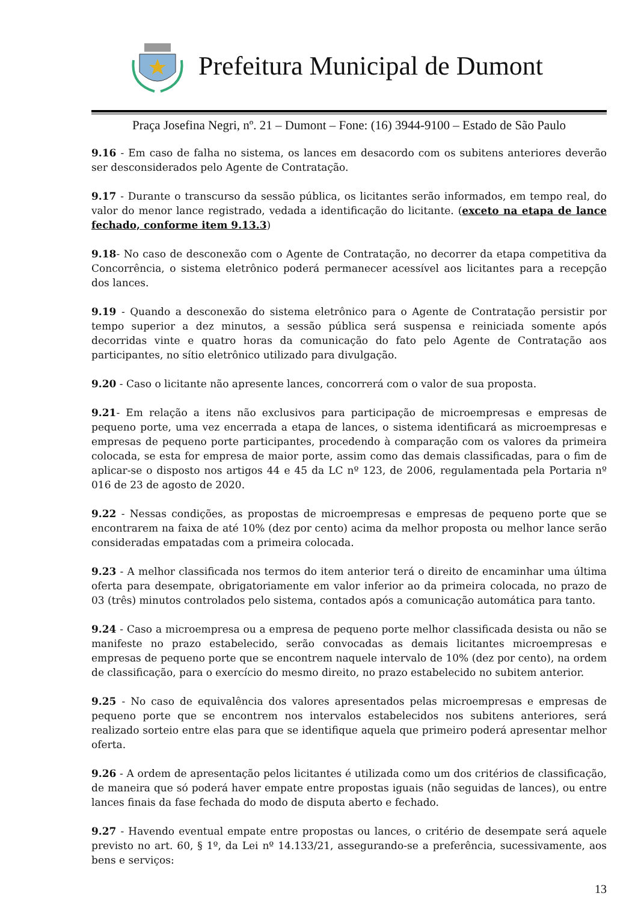Prefeitura Municipal de Dumont
Praça Josefina Negri, nº. 21 – Dumont – Fone: (16) 3944-9100 – Estado de São Paulo
9.16 - Em caso de falha no sistema, os lances em desacordo com os subitens anteriores deverão ser desconsiderados pelo Agente de Contratação.
9.17 - Durante o transcurso da sessão pública, os licitantes serão informados, em tempo real, do valor do menor lance registrado, vedada a identificação do licitante. (exceto na etapa de lance fechado, conforme item 9.13.3)
9.18- No caso de desconexão com o Agente de Contratação, no decorrer da etapa competitiva da Concorrência, o sistema eletrônico poderá permanecer acessível aos licitantes para a recepção dos lances.
9.19 - Quando a desconexão do sistema eletrônico para o Agente de Contratação persistir por tempo superior a dez minutos, a sessão pública será suspensa e reiniciada somente após decorridas vinte e quatro horas da comunicação do fato pelo Agente de Contratação aos participantes, no sítio eletrônico utilizado para divulgação.
9.20 - Caso o licitante não apresente lances, concorrerá com o valor de sua proposta.
9.21- Em relação a itens não exclusivos para participação de microempresas e empresas de pequeno porte, uma vez encerrada a etapa de lances, o sistema identificará as microempresas e empresas de pequeno porte participantes, procedendo à comparação com os valores da primeira colocada, se esta for empresa de maior porte, assim como das demais classificadas, para o fim de aplicar-se o disposto nos artigos 44 e 45 da LC nº 123, de 2006, regulamentada pela Portaria nº 016 de 23 de agosto de 2020.
9.22 - Nessas condições, as propostas de microempresas e empresas de pequeno porte que se encontrarem na faixa de até 10% (dez por cento) acima da melhor proposta ou melhor lance serão consideradas empatadas com a primeira colocada.
9.23 - A melhor classificada nos termos do item anterior terá o direito de encaminhar uma última oferta para desempate, obrigatoriamente em valor inferior ao da primeira colocada, no prazo de 03 (três) minutos controlados pelo sistema, contados após a comunicação automática para tanto.
9.24 - Caso a microempresa ou a empresa de pequeno porte melhor classificada desista ou não se manifeste no prazo estabelecido, serão convocadas as demais licitantes microempresas e empresas de pequeno porte que se encontrem naquele intervalo de 10% (dez por cento), na ordem de classificação, para o exercício do mesmo direito, no prazo estabelecido no subitem anterior.
9.25 - No caso de equivalência dos valores apresentados pelas microempresas e empresas de pequeno porte que se encontrem nos intervalos estabelecidos nos subitens anteriores, será realizado sorteio entre elas para que se identifique aquela que primeiro poderá apresentar melhor oferta.
9.26 - A ordem de apresentação pelos licitantes é utilizada como um dos critérios de classificação, de maneira que só poderá haver empate entre propostas iguais (não seguidas de lances), ou entre lances finais da fase fechada do modo de disputa aberto e fechado.
9.27 - Havendo eventual empate entre propostas ou lances, o critério de desempate será aquele previsto no art. 60, § 1º, da Lei nº 14.133/21, assegurando-se a preferência, sucessivamente, aos bens e serviços:
13